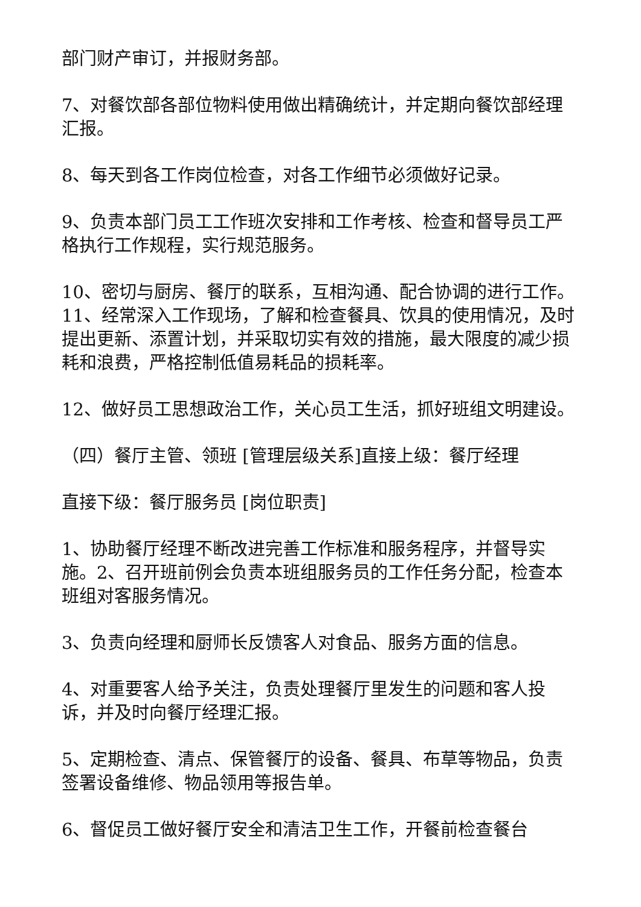部门财产审订，并报财务部。
7、对餐饮部各部位物料使用做出精确统计，并定期向餐饮部经理汇报。
8、每天到各工作岗位检查，对各工作细节必须做好记录。
9、负责本部门员工工作班次安排和工作考核、检查和督导员工严格执行工作规程，实行规范服务。
10、密切与厨房、餐厅的联系，互相沟通、配合协调的进行工作。 11、经常深入工作现场，了解和检查餐具、饮具的使用情况，及时提出更新、添置计划，并采取切实有效的措施，最大限度的减少损耗和浪费，严格控制低值易耗品的损耗率。
12、做好员工思想政治工作，关心员工生活，抓好班组文明建设。
（四）餐厅主管、领班 [管理层级关系]直接上级：餐厅经理
直接下级：餐厅服务员 [岗位职责]
1、协助餐厅经理不断改进完善工作标准和服务程序，并督导实施。2、召开班前例会负责本班组服务员的工作任务分配，检查本班组对客服务情况。
3、负责向经理和厨师长反馈客人对食品、服务方面的信息。
4、对重要客人给予关注，负责处理餐厅里发生的问题和客人投诉，并及时向餐厅经理汇报。
5、定期检查、清点、保管餐厅的设备、餐具、布草等物品，负责签署设备维修、物品领用等报告单。
6、督促员工做好餐厅安全和清洁卫生工作，开餐前检查餐台